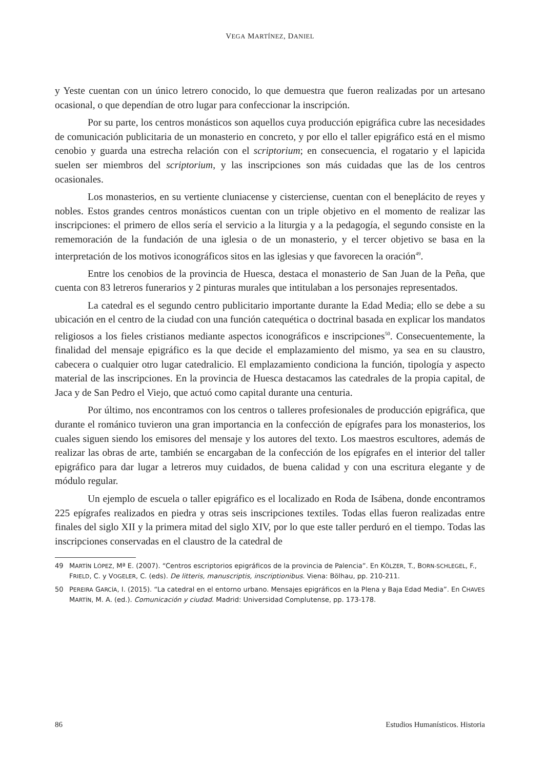VEGA MARTÍNEZ, DANIEL
y Yeste cuentan con un único letrero conocido, lo que demuestra que fueron realizadas por un artesano ocasional, o que dependían de otro lugar para confeccionar la inscripción.
Por su parte, los centros monásticos son aquellos cuya producción epigráfica cubre las necesidades de comunicación publicitaria de un monasterio en concreto, y por ello el taller epigráfico está en el mismo cenobio y guarda una estrecha relación con el scriptorium; en consecuencia, el rogatario y el lapicida suelen ser miembros del scriptorium, y las inscripciones son más cuidadas que las de los centros ocasionales.
Los monasterios, en su vertiente cluniacense y cisterciense, cuentan con el beneplácito de reyes y nobles. Estos grandes centros monásticos cuentan con un triple objetivo en el momento de realizar las inscripciones: el primero de ellos sería el servicio a la liturgia y a la pedagogía, el segundo consiste en la rememoración de la fundación de una iglesia o de un monasterio, y el tercer objetivo se basa en la interpretación de los motivos iconográficos sitos en las iglesias y que favorecen la oración<sup>49</sup>.
Entre los cenobios de la provincia de Huesca, destaca el monasterio de San Juan de la Peña, que cuenta con 83 letreros funerarios y 2 pinturas murales que intitulaban a los personajes representados.
La catedral es el segundo centro publicitario importante durante la Edad Media; ello se debe a su ubicación en el centro de la ciudad con una función catequética o doctrinal basada en explicar los mandatos religiosos a los fieles cristianos mediante aspectos iconográficos e inscripciones<sup>50</sup>. Consecuentemente, la finalidad del mensaje epigráfico es la que decide el emplazamiento del mismo, ya sea en su claustro, cabecera o cualquier otro lugar catedralicio. El emplazamiento condiciona la función, tipología y aspecto material de las inscripciones. En la provincia de Huesca destacamos las catedrales de la propia capital, de Jaca y de San Pedro el Viejo, que actuó como capital durante una centuria.
Por último, nos encontramos con los centros o talleres profesionales de producción epigráfica, que durante el románico tuvieron una gran importancia en la confección de epígrafes para los monasterios, los cuales siguen siendo los emisores del mensaje y los autores del texto. Los maestros escultores, además de realizar las obras de arte, también se encargaban de la confección de los epígrafes en el interior del taller epigráfico para dar lugar a letreros muy cuidados, de buena calidad y con una escritura elegante y de módulo regular.
Un ejemplo de escuela o taller epigráfico es el localizado en Roda de Isábena, donde encontramos 225 epígrafes realizados en piedra y otras seis inscripciones textiles. Todas ellas fueron realizadas entre finales del siglo XII y la primera mitad del siglo XIV, por lo que este taller perduró en el tiempo. Todas las inscripciones conservadas en el claustro de la catedral de
49 MARTÍN LÓPEZ, Mª E. (2007). “Centros escriptorios epigráficos de la provincia de Palencia”. En KÖLZER, T., BORN-SCHLEGEL, F., FRIELD, C. y VOGELER, C. (eds). De litteris, manuscriptis, inscriptionibus. Viena: Bölhau, pp. 210-211.
50 PEREIRA GARCÍA, I. (2015). “La catedral en el entorno urbano. Mensajes epigráficos en la Plena y Baja Edad Media”. En CHAVES MARTÍN, M. A. (ed.). Comunicación y ciudad. Madrid: Universidad Complutense, pp. 173-178.
86 Estudios Humanísticos. Historia